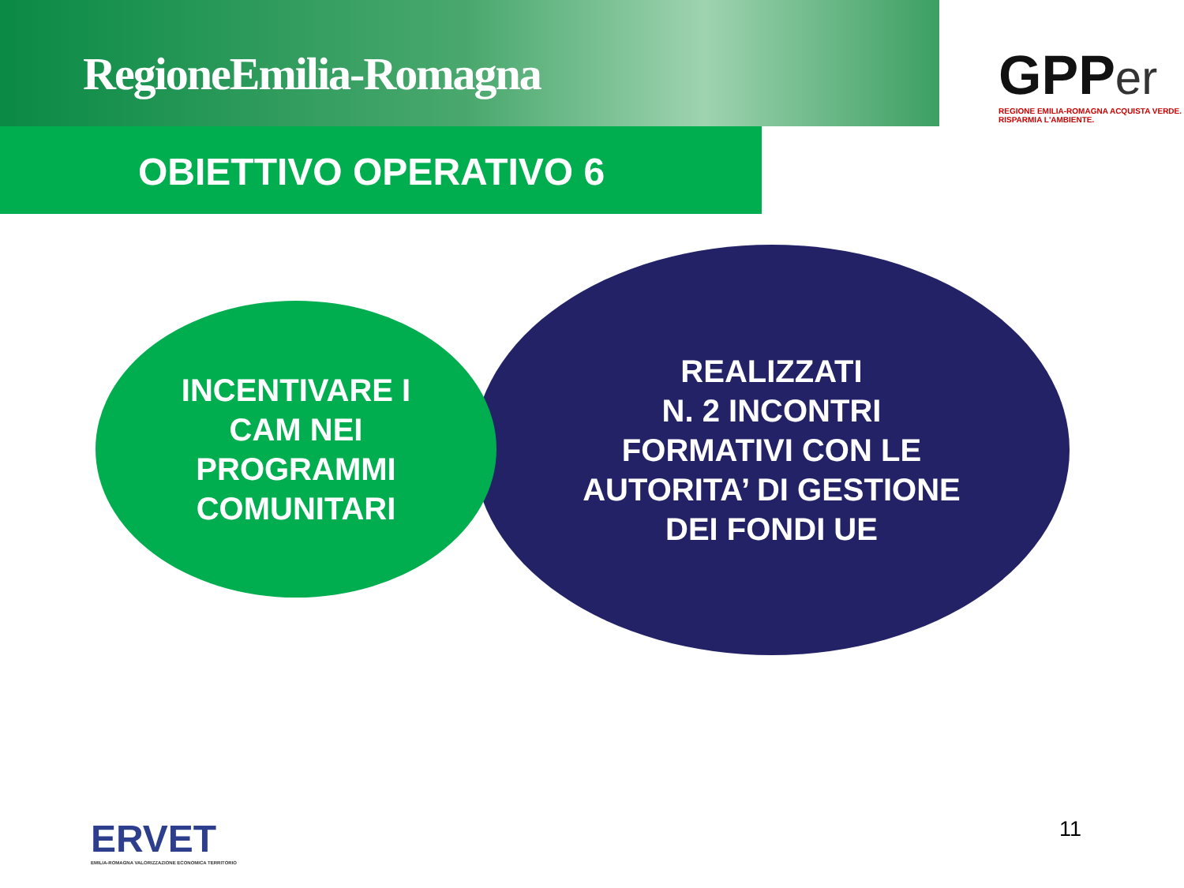RegioneEmilia-Romagna
GPP er
REGIONE EMILIA-ROMAGNA ACQUISTA VERDE. RISPARMIA L'AMBIENTE.
OBIETTIVO OPERATIVO 6
REALIZZATI
N. 2 INCONTRI
FORMATIVI CON LE
AUTORITA’ DI GESTIONE
DEI FONDI UE
INCENTIVARE I
CAM NEI
PROGRAMMI
COMUNITARI
ERVET
EMILIA-ROMAGNA VALORIZZAZIONE ECONOMICA TERRITORIO
11